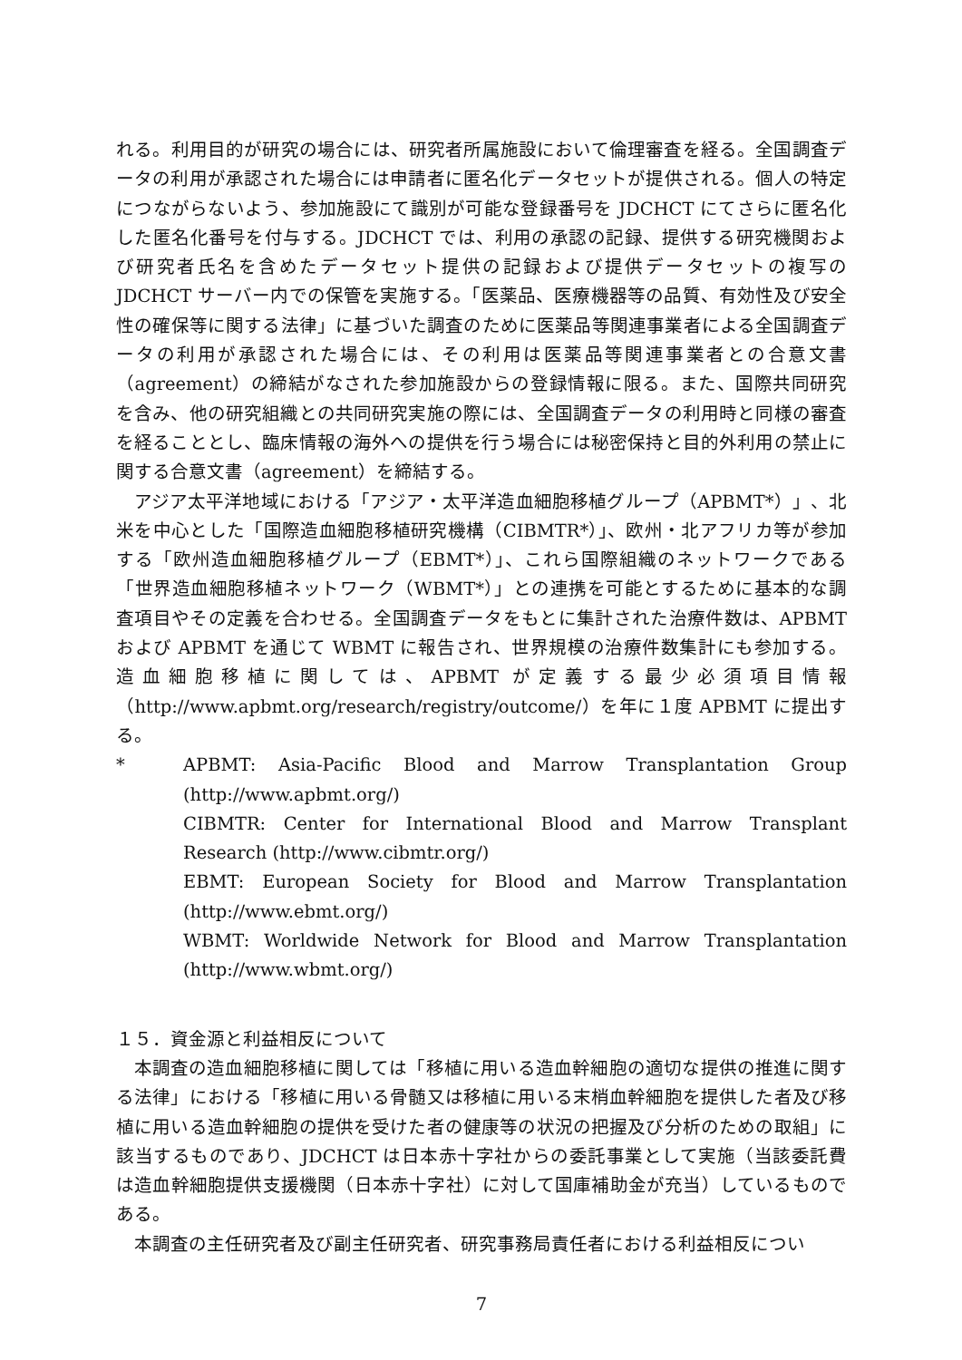れる。利用目的が研究の場合には、研究者所属施設において倫理審査を経る。全国調査データの利用が承認された場合には申請者に匿名化データセットが提供される。個人の特定につながらないよう、参加施設にて識別が可能な登録番号を JDCHCT にてさらに匿名化した匿名化番号を付与する。JDCHCT では、利用の承認の記録、提供する研究機関および研究者氏名を含めたデータセット提供の記録および提供データセットの複写の JDCHCT サーバー内での保管を実施する。「医薬品、医療機器等の品質、有効性及び安全性の確保等に関する法律」に基づいた調査のために医薬品等関連事業者による全国調査データの利用が承認された場合には、その利用は医薬品等関連事業者との合意文書（agreement）の締結がなされた参加施設からの登録情報に限る。また、国際共同研究を含み、他の研究組織との共同研究実施の際には、全国調査データの利用時と同様の審査を経ることとし、臨床情報の海外への提供を行う場合には秘密保持と目的外利用の禁止に関する合意文書（agreement）を締結する。
アジア太平洋地域における「アジア・太平洋造血細胞移植グループ（APBMT*）」、北米を中心とした「国際造血細胞移植研究機構（CIBMTR*）」、欧州・北アフリカ等が参加する「欧州造血細胞移植グループ（EBMT*）」、これら国際組織のネットワークである「世界造血細胞移植ネットワーク（WBMT*）」との連携を可能とするために基本的な調査項目やその定義を合わせる。全国調査データをもとに集計された治療件数は、APBMT および APBMT を通じて WBMT に報告され、世界規模の治療件数集計にも参加する。造血細胞移植に関しては、APBMT が定義する最少必須項目情報（http://www.apbmt.org/research/registry/outcome/）を年に１度 APBMT に提出する。
* APBMT: Asia-Pacific Blood and Marrow Transplantation Group (http://www.apbmt.org/)
CIBMTR: Center for International Blood and Marrow Transplant Research (http://www.cibmtr.org/)
EBMT: European Society for Blood and Marrow Transplantation (http://www.ebmt.org/)
WBMT: Worldwide Network for Blood and Marrow Transplantation (http://www.wbmt.org/)
１５．資金源と利益相反について
本調査の造血細胞移植に関しては「移植に用いる造血幹細胞の適切な提供の推進に関する法律」における「移植に用いる骨髄又は移植に用いる末梢血幹細胞を提供した者及び移植に用いる造血幹細胞の提供を受けた者の健康等の状況の把握及び分析のための取組」に該当するものであり、JDCHCT は日本赤十字社からの委託事業として実施（当該委託費は造血幹細胞提供支援機関（日本赤十字社）に対して国庫補助金が充当）しているものである。
本調査の主任研究者及び副主任研究者、研究事務局責任者における利益相反につい
7